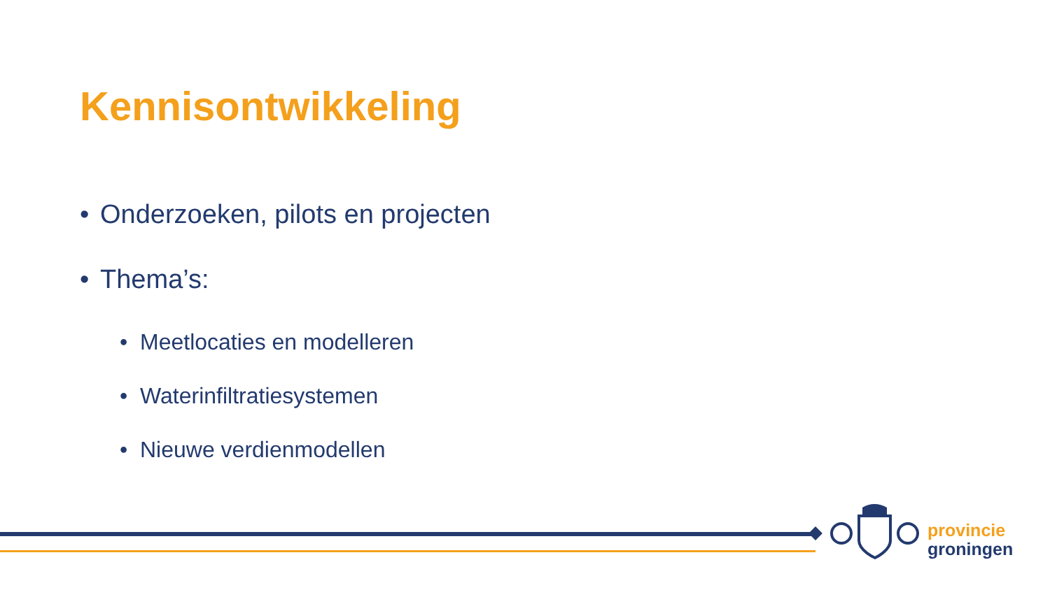Kennisontwikkeling
• Onderzoeken, pilots en projecten
• Thema’s:
• Meetlocaties en modelleren
• Waterinfiltratiesystemen
• Nieuwe verdienmodellen
provincie
groningen